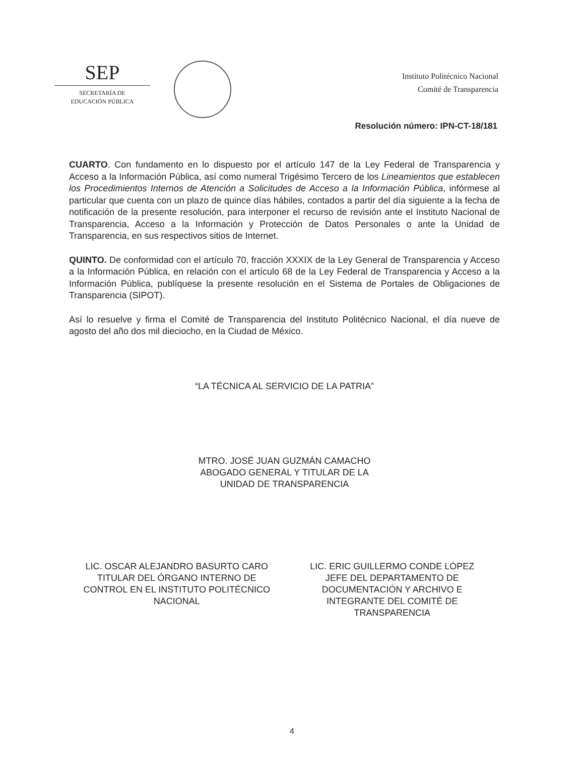SEP
SECRETARÍA DE
EDUCACIÓN PÚBLICA
Instituto Politécnico Nacional
Comité de Transparencia
Resolución número: IPN-CT-18/181
CUARTO. Con fundamento en lo dispuesto por el artículo 147 de la Ley Federal de Transparencia y Acceso a la Información Pública, así como numeral Trigésimo Tercero de los Lineamientos que establecen los Procedimientos Internos de Atención a Solicitudes de Acceso a la Información Pública, infórmese al particular que cuenta con un plazo de quince días hábiles, contados a partir del día siguiente a la fecha de notificación de la presente resolución, para interponer el recurso de revisión ante el Instituto Nacional de Transparencia, Acceso a la Información y Protección de Datos Personales o ante la Unidad de Transparencia, en sus respectivos sitios de Internet.
QUINTO. De conformidad con el artículo 70, fracción XXXIX de la Ley General de Transparencia y Acceso a la Información Pública, en relación con el artículo 68 de la Ley Federal de Transparencia y Acceso a la Información Pública, publíquese la presente resolución en el Sistema de Portales de Obligaciones de Transparencia (SIPOT).
Así lo resuelve y firma el Comité de Transparencia del Instituto Politécnico Nacional, el día nueve de agosto del año dos mil dieciocho, en la Ciudad de México.
“LA TÉCNICA AL SERVICIO DE LA PATRIA”
MTRO. JOSÉ JUAN GUZMÁN CAMACHO
ABOGADO GENERAL Y TITULAR DE LA
UNIDAD DE TRANSPARENCIA
LIC. OSCAR ALEJANDRO BASURTO CARO
TITULAR DEL ÓRGANO INTERNO DE
CONTROL EN EL INSTITUTO POLITÉCNICO
NACIONAL
LIC. ERIC GUILLERMO CONDE LÓPEZ
JEFE DEL DEPARTAMENTO DE
DOCUMENTACIÓN Y ARCHIVO E
INTEGRANTE DEL COMITÉ DE
TRANSPARENCIA
4